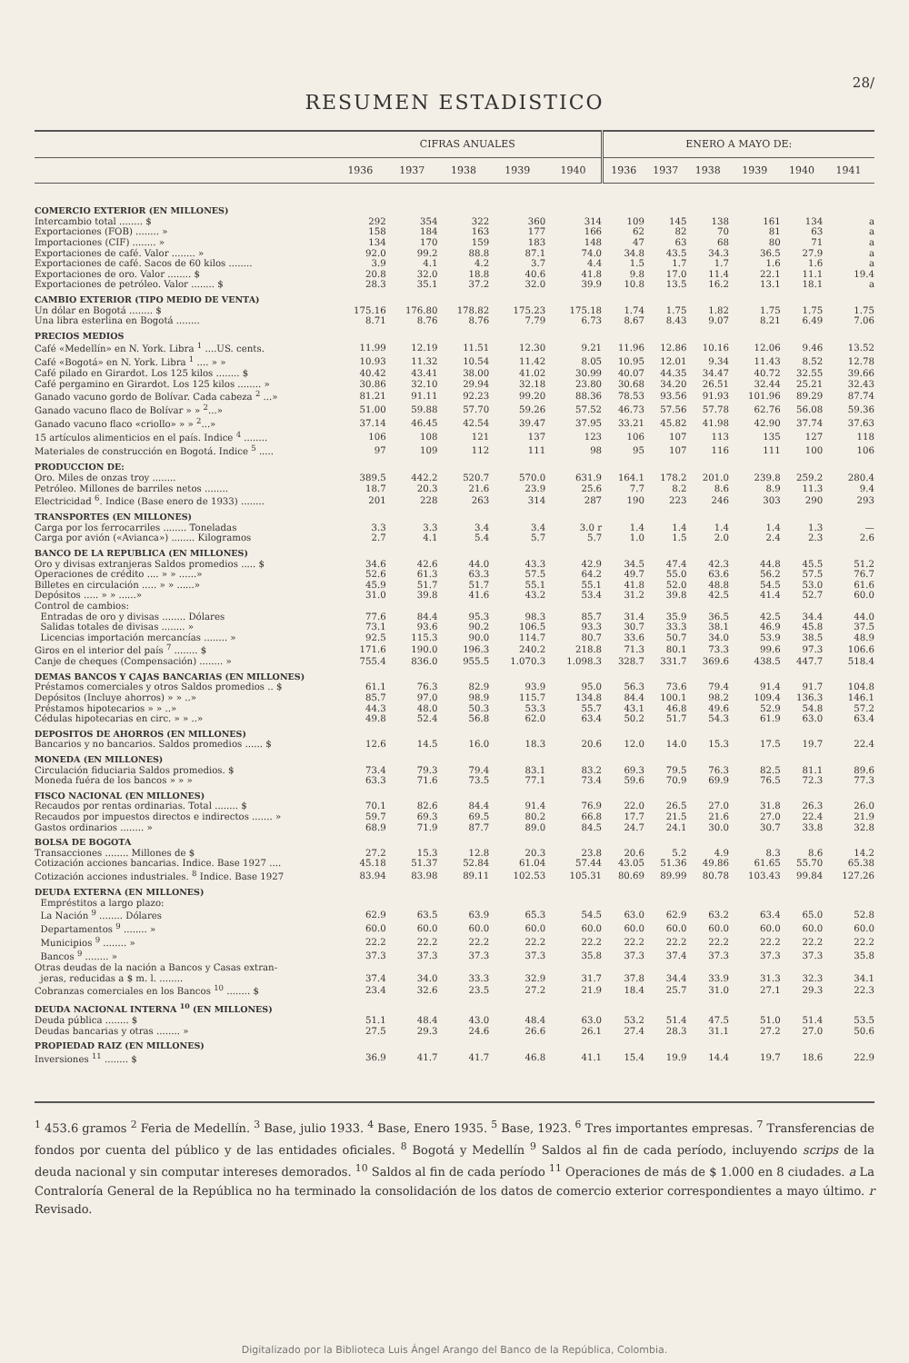28/
RESUMEN ESTADISTICO
| | CIFRAS ANUALES | | | | | ENERO A MAYO DE: | | | | | |
| --- | --- | --- | --- | --- | --- | --- | --- | --- | --- | --- | --- |
| | 1936 | 1937 | 1938 | 1939 | 1940 | 1936 | 1937 | 1938 | 1939 | 1940 | 1941 |
| COMERCIO EXTERIOR (EN MILLONES) | | | | | | | | | | | |
| Intercambio total ........ $ | 292 | 354 | 322 | 360 | 314 | 109 | 145 | 138 | 161 | 134 | a |
| Exportaciones (FOB) ........ » | 158 | 184 | 163 | 177 | 166 | 62 | 82 | 70 | 81 | 63 | a |
| Importaciones (CIF) ........ » | 134 | 170 | 159 | 183 | 148 | 47 | 63 | 68 | 80 | 71 | a |
| Exportaciones de café. Valor ........ » | 92.0 | 99.2 | 88.8 | 87.1 | 74.0 | 34.8 | 43.5 | 34.3 | 36.5 | 27.9 | a |
| Exportaciones de café. Sacos de 60 kilos ........ | 3.9 | 4.1 | 4.2 | 3.7 | 4.4 | 1.5 | 1.7 | 1.7 | 1.6 | 1.6 | a |
| Exportaciones de oro. Valor ........ $ | 20.8 | 32.0 | 18.8 | 40.6 | 41.8 | 9.8 | 17.0 | 11.4 | 22.1 | 11.1 | 19.4 |
| Exportaciones de petróleo. Valor ........ $ | 28.3 | 35.1 | 37.2 | 32.0 | 39.9 | 10.8 | 13.5 | 16.2 | 13.1 | 18.1 | a |
| CAMBIO EXTERIOR (TIPO MEDIO DE VENTA) | | | | | | | | | | | |
| Un dólar en Bogotá ........ $ | 175.16 | 176.80 | 178.82 | 175.23 | 175.18 | 1.74 | 1.75 | 1.82 | 1.75 | 1.75 | 1.75 |
| Una libra esterlina en Bogotá ........ | 8.71 | 8.76 | 8.76 | 7.79 | 6.73 | 8.67 | 8.43 | 9.07 | 8.21 | 6.49 | 7.06 |
| PRECIOS MEDIOS | | | | | | | | | | | |
| Café «Medellín» en N. York. Libra <sup>1</sup> ....US. cents. | 11.99 | 12.19 | 11.51 | 12.30 | 9.21 | 11.96 | 12.86 | 10.16 | 12.06 | 9.46 | 13.52 |
| Café «Bogotá» en N. York. Libra <sup>1</sup> .... » » | 10.93 | 11.32 | 10.54 | 11.42 | 8.05 | 10.95 | 12.01 | 9.34 | 11.43 | 8.52 | 12.78 |
| Café pilado en Girardot. Los 125 kilos ........ $ | 40.42 | 43.41 | 38.00 | 41.02 | 30.99 | 40.07 | 44.35 | 34.47 | 40.72 | 32.55 | 39.66 |
| Café pergamino en Girardot. Los 125 kilos ........ » | 30.86 | 32.10 | 29.94 | 32.18 | 23.80 | 30.68 | 34.20 | 26.51 | 32.44 | 25.21 | 32.43 |
| Ganado vacuno gordo de Bolívar. Cada cabeza <sup>2</sup> ...» | 81.21 | 91.11 | 92.23 | 99.20 | 88.36 | 78.53 | 93.56 | 91.93 | 101.96 | 89.29 | 87.74 |
| Ganado vacuno flaco de Bolívar » » <sup>2</sup>...» | 51.00 | 59.88 | 57.70 | 59.26 | 57.52 | 46.73 | 57.56 | 57.78 | 62.76 | 56.08 | 59.36 |
| Ganado vacuno flaco «criollo» » » <sup>2</sup>...» | 37.14 | 46.45 | 42.54 | 39.47 | 37.95 | 33.21 | 45.82 | 41.98 | 42.90 | 37.74 | 37.63 |
| 15 artículos alimenticios en el país. Indice <sup>4</sup> ........ | 106 | 108 | 121 | 137 | 123 | 106 | 107 | 113 | 135 | 127 | 118 |
| Materiales de construcción en Bogotá. Indice <sup>5</sup> ..... | 97 | 109 | 112 | 111 | 98 | 95 | 107 | 116 | 111 | 100 | 106 |
| PRODUCCION DE: | | | | | | | | | | | |
| Oro. Miles de onzas troy ........ | 389.5 | 442.2 | 520.7 | 570.0 | 631.9 | 164.1 | 178.2 | 201.0 | 239.8 | 259.2 | 280.4 |
| Petróleo. Millones de barriles netos ........ | 18.7 | 20.3 | 21.6 | 23.9 | 25.6 | 7.7 | 8.2 | 8.6 | 8.9 | 11.3 | 9.4 |
| Electricidad <sup>6</sup>. Indice (Base enero de 1933) ........ | 201 | 228 | 263 | 314 | 287 | 190 | 223 | 246 | 303 | 290 | 293 |
| TRANSPORTES (EN MILLONES) | | | | | | | | | | | |
| Carga por los ferrocarriles ........ Toneladas | 3.3 | 3.3 | 3.4 | 3.4 | 3.0 r | 1.4 | 1.4 | 1.4 | 1.4 | 1.3 | — |
| Carga por avión («Avianca») ........ Kilogramos | 2.7 | 4.1 | 5.4 | 5.7 | 5.7 | 1.0 | 1.5 | 2.0 | 2.4 | 2.3 | 2.6 |
| BANCO DE LA REPUBLICA (EN MILLONES) | | | | | | | | | | | |
| Oro y divisas extranjeras Saldos promedios ..... $ | 34.6 | 42.6 | 44.0 | 43.3 | 42.9 | 34.5 | 47.4 | 42.3 | 44.8 | 45.5 | 51.2 |
| Operaciones de crédito .... » » ......» | 52.6 | 61.3 | 63.3 | 57.5 | 64.2 | 49.7 | 55.0 | 63.6 | 56.2 | 57.5 | 76.7 |
| Billetes en circulación ..... » » ......» | 45.9 | 51.7 | 51.7 | 55.1 | 55.1 | 41.8 | 52.0 | 48.8 | 54.5 | 53.0 | 61.6 |
| Depósitos ..... » » ......» | 31.0 | 39.8 | 41.6 | 43.2 | 53.4 | 31.2 | 39.8 | 42.5 | 41.4 | 52.7 | 60.0 |
| Control de cambios: | | | | | | | | | | | |
| Entradas de oro y divisas ........ Dólares | 77.6 | 84.4 | 95.3 | 98.3 | 85.7 | 31.4 | 35.9 | 36.5 | 42.5 | 34.4 | 44.0 |
| Salidas totales de divisas ........ » | 73.1 | 93.6 | 90.2 | 106.5 | 93.3 | 30.7 | 33.3 | 38.1 | 46.9 | 45.8 | 37.5 |
| Licencias importación mercancías ........ » | 92.5 | 115.3 | 90.0 | 114.7 | 80.7 | 33.6 | 50.7 | 34.0 | 53.9 | 38.5 | 48.9 |
| Giros en el interior del país <sup>7</sup> ........ $ | 171.6 | 190.0 | 196.3 | 240.2 | 218.8 | 71.3 | 80.1 | 73.3 | 99.6 | 97.3 | 106.6 |
| Canje de cheques (Compensación) ........ » | 755.4 | 836.0 | 955.5 | 1.070.3 | 1.098.3 | 328.7 | 331.7 | 369.6 | 438.5 | 447.7 | 518.4 |
| DEMAS BANCOS Y CAJAS BANCARIAS (EN MILLONES) | | | | | | | | | | | |
| Préstamos comerciales y otros Saldos promedios .. $ | 61.1 | 76.3 | 82.9 | 93.9 | 95.0 | 56.3 | 73.6 | 79.4 | 91.4 | 91.7 | 104.8 |
| Depósitos (Incluye ahorros) » » ..» | 85.7 | 97.0 | 98.9 | 115.7 | 134.8 | 84.4 | 100.1 | 98.2 | 109.4 | 136.3 | 146.1 |
| Préstamos hipotecarios » » ..» | 44.3 | 48.0 | 50.3 | 53.3 | 55.7 | 43.1 | 46.8 | 49.6 | 52.9 | 54.8 | 57.2 |
| Cédulas hipotecarias en circ. » » ..» | 49.8 | 52.4 | 56.8 | 62.0 | 63.4 | 50.2 | 51.7 | 54.3 | 61.9 | 63.0 | 63.4 |
| DEPOSITOS DE AHORROS (EN MILLONES) | | | | | | | | | | | |
| Bancarios y no bancarios. Saldos promedios ...... $ | 12.6 | 14.5 | 16.0 | 18.3 | 20.6 | 12.0 | 14.0 | 15.3 | 17.5 | 19.7 | 22.4 |
| MONEDA (EN MILLONES) | | | | | | | | | | | |
| Circulación fiduciaria Saldos promedios. $ | 73.4 | 79.3 | 79.4 | 83.1 | 83.2 | 69.3 | 79.5 | 76.3 | 82.5 | 81.1 | 89.6 |
| Moneda fuéra de los bancos » » » | 63.3 | 71.6 | 73.5 | 77.1 | 73.4 | 59.6 | 70.9 | 69.9 | 76.5 | 72.3 | 77.3 |
| FISCO NACIONAL (EN MILLONES) | | | | | | | | | | | |
| Recaudos por rentas ordinarias. Total ........ $ | 70.1 | 82.6 | 84.4 | 91.4 | 76.9 | 22.0 | 26.5 | 27.0 | 31.8 | 26.3 | 26.0 |
| Recaudos por impuestos directos e indirectos ....... » | 59.7 | 69.3 | 69.5 | 80.2 | 66.8 | 17.7 | 21.5 | 21.6 | 27.0 | 22.4 | 21.9 |
| Gastos ordinarios ........ » | 68.9 | 71.9 | 87.7 | 89.0 | 84.5 | 24.7 | 24.1 | 30.0 | 30.7 | 33.8 | 32.8 |
| BOLSA DE BOGOTA | | | | | | | | | | | |
| Transacciones ........ Millones de $ | 27.2 | 15.3 | 12.8 | 20.3 | 23.8 | 20.6 | 5.2 | 4.9 | 8.3 | 8.6 | 14.2 |
| Cotización acciones bancarias. Indice. Base 1927 .... | 45.18 | 51.37 | 52.84 | 61.04 | 57.44 | 43.05 | 51.36 | 49.86 | 61.65 | 55.70 | 65.38 |
| Cotización acciones industriales. <sup>8</sup> Indice. Base 1927 | 83.94 | 83.98 | 89.11 | 102.53 | 105.31 | 80.69 | 89.99 | 80.78 | 103.43 | 99.84 | 127.26 |
| DEUDA EXTERNA (EN MILLONES) | | | | | | | | | | | |
| Empréstitos a largo plazo: | | | | | | | | | | | |
| La Nación <sup>9</sup> ........ Dólares | 62.9 | 63.5 | 63.9 | 65.3 | 54.5 | 63.0 | 62.9 | 63.2 | 63.4 | 65.0 | 52.8 |
| Departamentos <sup>9</sup> ........ » | 60.0 | 60.0 | 60.0 | 60.0 | 60.0 | 60.0 | 60.0 | 60.0 | 60.0 | 60.0 | 60.0 |
| Municipios <sup>9</sup> ........ » | 22.2 | 22.2 | 22.2 | 22.2 | 22.2 | 22.2 | 22.2 | 22.2 | 22.2 | 22.2 | 22.2 |
| Bancos <sup>9</sup> ........ » | 37.3 | 37.3 | 37.3 | 37.3 | 35.8 | 37.3 | 37.4 | 37.3 | 37.3 | 37.3 | 35.8 |
| Otras deudas de la nación a Bancos y Casas extran- | | | | | | | | | | | |
| jeras, reducidas a $ m. l. ........ | 37.4 | 34.0 | 33.3 | 32.9 | 31.7 | 37.8 | 34.4 | 33.9 | 31.3 | 32.3 | 34.1 |
| Cobranzas comerciales en los Bancos <sup>10</sup> ........ $ | 23.4 | 32.6 | 23.5 | 27.2 | 21.9 | 18.4 | 25.7 | 31.0 | 27.1 | 29.3 | 22.3 |
| DEUDA NACIONAL INTERNA <sup>10</sup> (EN MILLONES) | | | | | | | | | | | |
| Deuda pública ........ $ | 51.1 | 48.4 | 43.0 | 48.4 | 63.0 | 53.2 | 51.4 | 47.5 | 51.0 | 51.4 | 53.5 |
| Deudas bancarias y otras ........ » | 27.5 | 29.3 | 24.6 | 26.6 | 26.1 | 27.4 | 28.3 | 31.1 | 27.2 | 27.0 | 50.6 |
| PROPIEDAD RAIZ (EN MILLONES) | | | | | | | | | | | |
| Inversiones <sup>11</sup> ........ $ | 36.9 | 41.7 | 41.7 | 46.8 | 41.1 | 15.4 | 19.9 | 14.4 | 19.7 | 18.6 | 22.9 |
<sup>1</sup> 453.6 gramos <sup>2</sup> Feria de Medellín. <sup>3</sup> Base, julio 1933. <sup>4</sup> Base, Enero 1935. <sup>5</sup> Base, 1923. <sup>6</sup> Tres importantes empresas. <sup>7</sup> Transferencias de fondos por cuenta del público y de las entidades oficiales. <sup>8</sup> Bogotá y Medellín <sup>9</sup> Saldos al fin de cada período, incluyendo scrips de la deuda nacional y sin computar intereses demorados. <sup>10</sup> Saldos al fin de cada período <sup>11</sup> Operaciones de más de $ 1.000 en 8 ciudades. a La Contraloría General de la República no ha terminado la consolidación de los datos de comercio exterior correspondientes a mayo último. r Revisado.
Digitalizado por la Biblioteca Luis Ángel Arango del Banco de la República, Colombia.